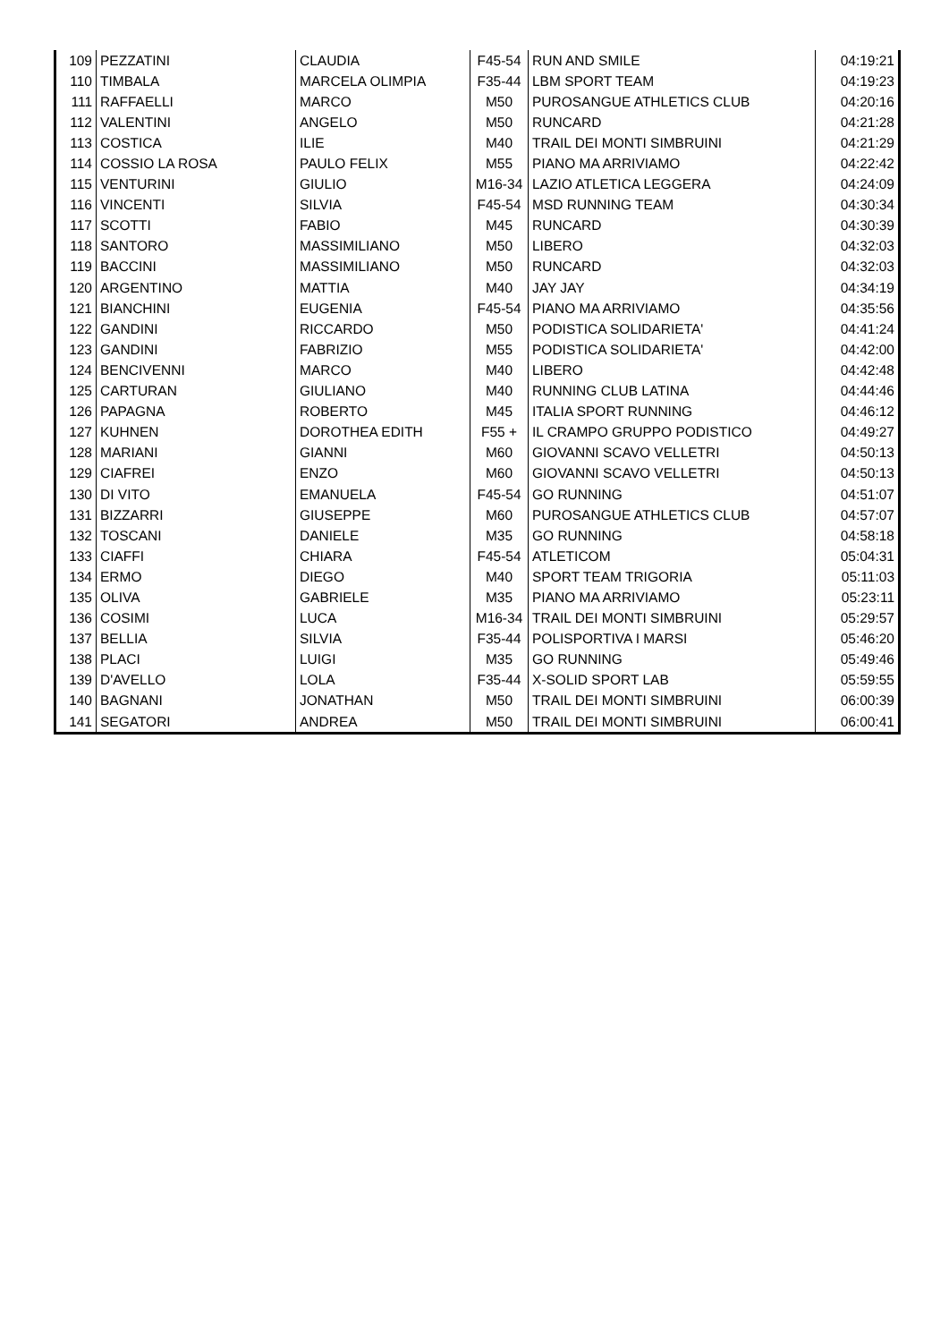| 109 | PEZZATINI | CLAUDIA | F45-54 | RUN AND SMILE | 04:19:21 |
| 110 | TIMBALA | MARCELA OLIMPIA | F35-44 | LBM SPORT TEAM | 04:19:23 |
| 111 | RAFFAELLI | MARCO | M50 | PUROSANGUE ATHLETICS CLUB | 04:20:16 |
| 112 | VALENTINI | ANGELO | M50 | RUNCARD | 04:21:28 |
| 113 | COSTICA | ILIE | M40 | TRAIL DEI MONTI SIMBRUINI | 04:21:29 |
| 114 | COSSIO LA ROSA | PAULO FELIX | M55 | PIANO MA ARRIVIAMO | 04:22:42 |
| 115 | VENTURINI | GIULIO | M16-34 | LAZIO ATLETICA LEGGERA | 04:24:09 |
| 116 | VINCENTI | SILVIA | F45-54 | MSD RUNNING TEAM | 04:30:34 |
| 117 | SCOTTI | FABIO | M45 | RUNCARD | 04:30:39 |
| 118 | SANTORO | MASSIMILIANO | M50 | LIBERO | 04:32:03 |
| 119 | BACCINI | MASSIMILIANO | M50 | RUNCARD | 04:32:03 |
| 120 | ARGENTINO | MATTIA | M40 | JAY JAY | 04:34:19 |
| 121 | BIANCHINI | EUGENIA | F45-54 | PIANO MA ARRIVIAMO | 04:35:56 |
| 122 | GANDINI | RICCARDO | M50 | PODISTICA SOLIDARIETA' | 04:41:24 |
| 123 | GANDINI | FABRIZIO | M55 | PODISTICA SOLIDARIETA' | 04:42:00 |
| 124 | BENCIVENNI | MARCO | M40 | LIBERO | 04:42:48 |
| 125 | CARTURAN | GIULIANO | M40 | RUNNING CLUB LATINA | 04:44:46 |
| 126 | PAPAGNA | ROBERTO | M45 | ITALIA SPORT RUNNING | 04:46:12 |
| 127 | KUHNEN | DOROTHEA EDITH | F55 + | IL CRAMPO GRUPPO PODISTICO | 04:49:27 |
| 128 | MARIANI | GIANNI | M60 | GIOVANNI SCAVO VELLETRI | 04:50:13 |
| 129 | CIAFREI | ENZO | M60 | GIOVANNI SCAVO VELLETRI | 04:50:13 |
| 130 | DI VITO | EMANUELA | F45-54 | GO RUNNING | 04:51:07 |
| 131 | BIZZARRI | GIUSEPPE | M60 | PUROSANGUE ATHLETICS CLUB | 04:57:07 |
| 132 | TOSCANI | DANIELE | M35 | GO RUNNING | 04:58:18 |
| 133 | CIAFFI | CHIARA | F45-54 | ATLETICOM | 05:04:31 |
| 134 | ERMO | DIEGO | M40 | SPORT TEAM TRIGORIA | 05:11:03 |
| 135 | OLIVA | GABRIELE | M35 | PIANO MA ARRIVIAMO | 05:23:11 |
| 136 | COSIMI | LUCA | M16-34 | TRAIL DEI MONTI SIMBRUINI | 05:29:57 |
| 137 | BELLIA | SILVIA | F35-44 | POLISPORTIVA I MARSI | 05:46:20 |
| 138 | PLACI | LUIGI | M35 | GO RUNNING | 05:49:46 |
| 139 | D'AVELLO | LOLA | F35-44 | X-SOLID SPORT LAB | 05:59:55 |
| 140 | BAGNANI | JONATHAN | M50 | TRAIL DEI MONTI SIMBRUINI | 06:00:39 |
| 141 | SEGATORI | ANDREA | M50 | TRAIL DEI MONTI SIMBRUINI | 06:00:41 |